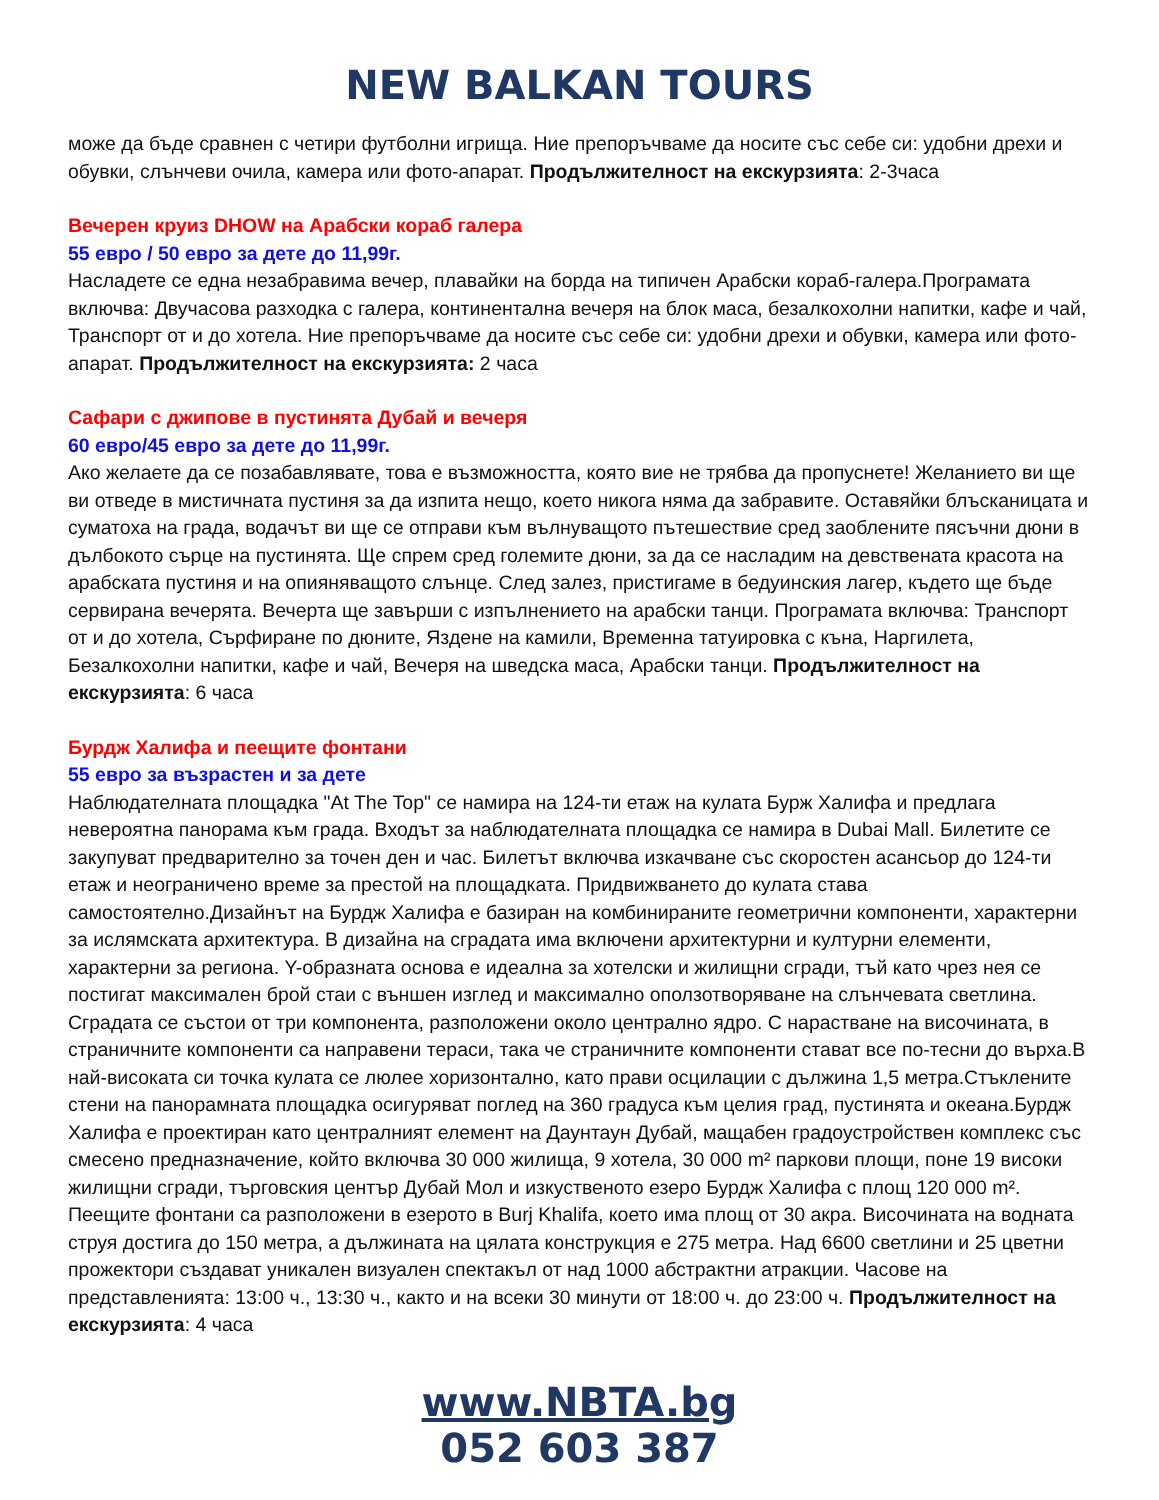NEW BALKAN TOURS
може да бъде сравнен с четири футболни игрища. Ние препоръчваме да носите със себе си: удобни дрехи и обувки, слънчеви очила, камера или фото-апарат. Продължителност на екскурзията: 2-3часа
Вечерен круиз DHOW на Арабски кораб галера
55 евро / 50 евро за дете до 11,99г.
Насладете се една незабравима вечер, плавайки на борда на типичен Арабски кораб-галера.Програмата включва: Двучасова разходка с галера, континентална вечеря на блок маса, безалкохолни напитки, кафе и чай, Транспорт от и до хотела. Ние препоръчваме да носите със себе си: удобни дрехи и обувки, камера или фото-апарат. Продължителност на екскурзията: 2 часа
Сафари с джипове в пустинята Дубай и вечеря
60 евро/45 евро за дете до 11,99г.
Ако желаете да се позабавлявате, това е възможността, която вие не трябва да пропуснете! Желанието ви ще ви отведе в мистичната пустиня за да изпита нещо, което никога няма да забравите. Оставяйки блъсканицата и суматоха на града, водачът ви ще се отправи към вълнуващото пътешествие сред заоблените пясъчни дюни в дълбокото сърце на пустинята. Ще спрем сред големите дюни, за да се насладим на девствената красота на арабската пустиня и на опияняващото слънце. След залез, пристигаме в бедуинския лагер, където ще бъде сервирана вечерята. Вечерта ще завърши с изпълнението на арабски танци. Програмата включва: Транспорт от и до хотела, Сърфиране по дюните, Яздене на камили, Временна татуировка с къна, Наргилета, Безалкохолни напитки, кафе и чай, Вечеря на шведска маса, Арабски танци. Продължителност на екскурзията: 6 часа
Бурдж Халифа и пеещите фонтани
55 евро за възрастен и за дете
Наблюдателната площадка "At The Top" се намира на 124-ти етаж на кулата Бурж Халифа и предлага невероятна панорама към града. Входът за наблюдателната площадка се намира в Dubai Mall. Билетите се закупуват предварително за точен ден и час. Билетът включва изкачване със скоростен асансьор до 124-ти етаж и неограничено време за престой на площадката. Придвижването до кулата става самостоятелно.Дизайнът на Бурдж Халифа е базиран на комбинираните геометрични компоненти, характерни за ислямската архитектура. В дизайна на сградата има включени архитектурни и културни елементи, характерни за региона. Y-образната основа е идеална за хотелски и жилищни сгради, тъй като чрез нея се постигат максимален брой стаи с външен изглед и максимално оползотворяване на слънчевата светлина. Сградата се състои от три компонента, разположени около централно ядро. С нарастване на височината, в страничните компоненти са направени тераси, така че страничните компоненти стават все по-тесни до върха.В най-високата си точка кулата се люлее хоризонтално, като прави осцилации с дължина 1,5 метра.Стъклените стени на панорамната площадка осигуряват поглед на 360 градуса към целия град, пустинята и океана.Бурдж Халифа е проектиран като централният елемент на Даунтаун Дубай, мащабен градоустройствен комплекс със смесено предназначение, който включва 30 000 жилища, 9 хотела, 30 000 m² паркови площи, поне 19 високи жилищни сгради, търговския център Дубай Мол и изкуственото езеро Бурдж Халифа с площ 120 000 m². Пеещите фонтани са разположени в езерото в Burj Khalifa, което има площ от 30 акра. Височината на водната струя достига до 150 метра, а дължината на цялата конструкция е 275 метра. Над 6600 светлини и 25 цветни прожектори създават уникален визуален спектакъл от над 1000 абстрактни атракции. Часове на представленията: 13:00 ч., 13:30 ч., както и на всеки 30 минути от 18:00 ч. до 23:00 ч. Продължителност на екскурзията: 4 часа
www.NBTA.bg
052 603 387